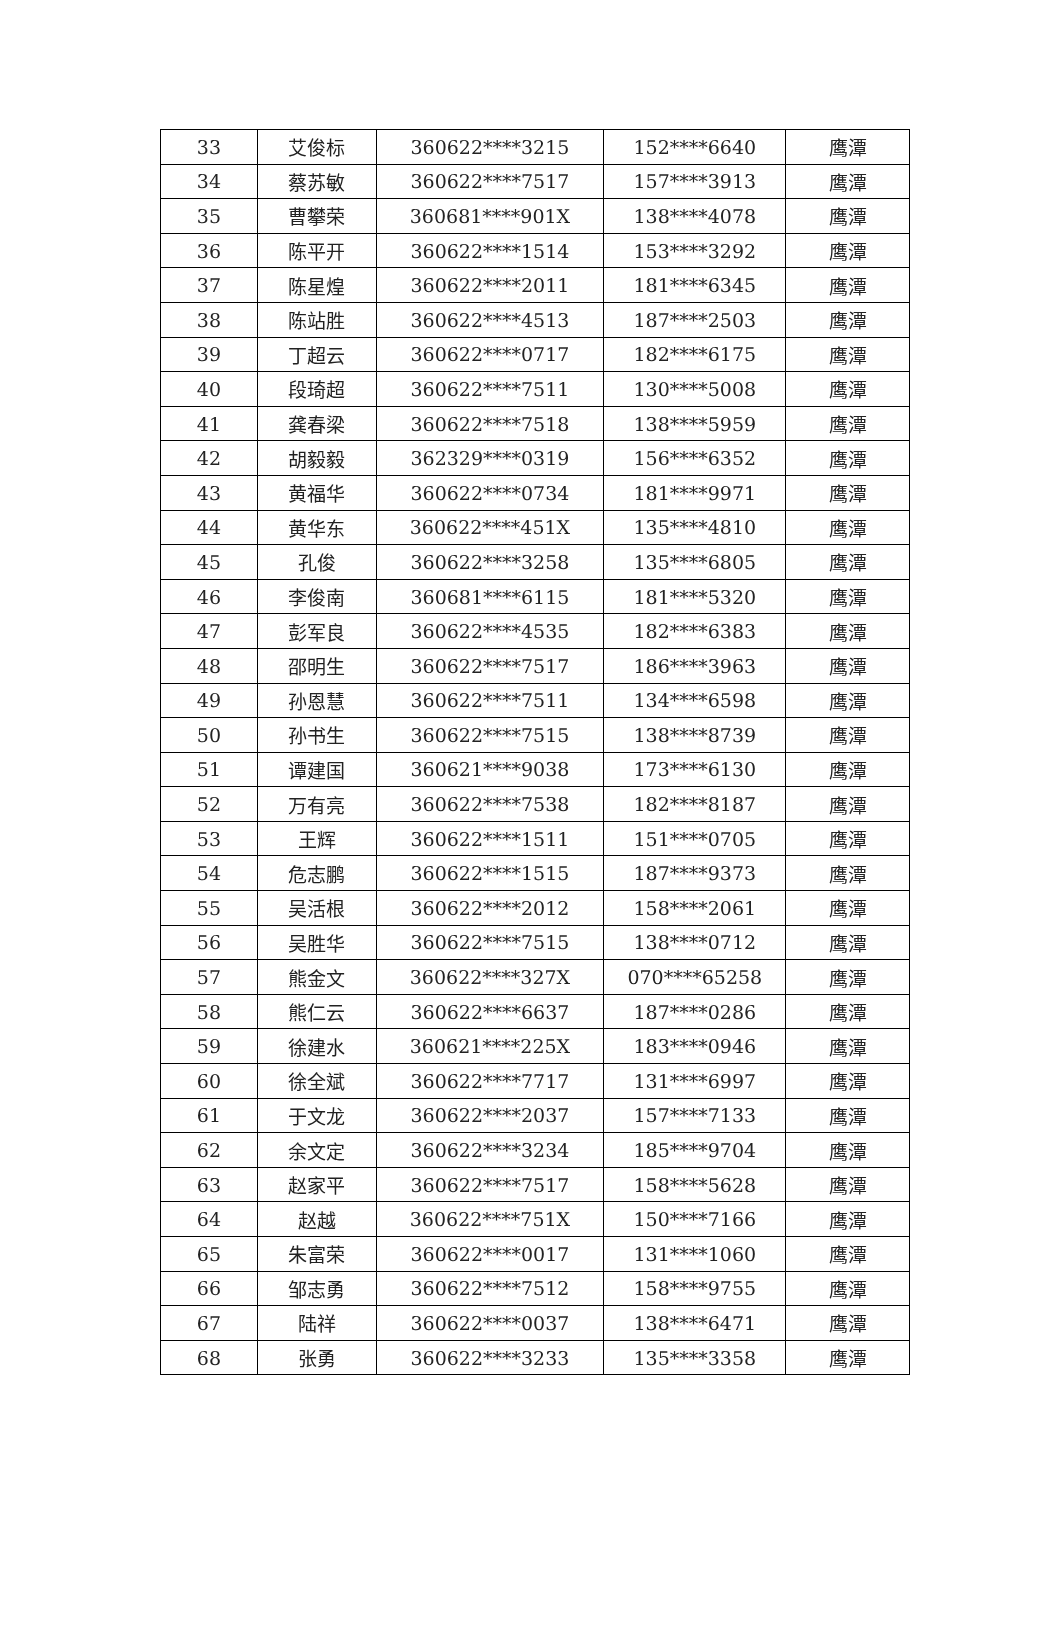| 33 | 艾俊标 | 360622****3215 | 152****6640 | 鹰潭 |
| 34 | 蔡苏敏 | 360622****7517 | 157****3913 | 鹰潭 |
| 35 | 曹攀荣 | 360681****901X | 138****4078 | 鹰潭 |
| 36 | 陈平开 | 360622****1514 | 153****3292 | 鹰潭 |
| 37 | 陈星煌 | 360622****2011 | 181****6345 | 鹰潭 |
| 38 | 陈站胜 | 360622****4513 | 187****2503 | 鹰潭 |
| 39 | 丁超云 | 360622****0717 | 182****6175 | 鹰潭 |
| 40 | 段琦超 | 360622****7511 | 130****5008 | 鹰潭 |
| 41 | 龚春梁 | 360622****7518 | 138****5959 | 鹰潭 |
| 42 | 胡毅毅 | 362329****0319 | 156****6352 | 鹰潭 |
| 43 | 黄福华 | 360622****0734 | 181****9971 | 鹰潭 |
| 44 | 黄华东 | 360622****451X | 135****4810 | 鹰潭 |
| 45 | 孔俊 | 360622****3258 | 135****6805 | 鹰潭 |
| 46 | 李俊南 | 360681****6115 | 181****5320 | 鹰潭 |
| 47 | 彭军良 | 360622****4535 | 182****6383 | 鹰潭 |
| 48 | 邵明生 | 360622****7517 | 186****3963 | 鹰潭 |
| 49 | 孙恩慧 | 360622****7511 | 134****6598 | 鹰潭 |
| 50 | 孙书生 | 360622****7515 | 138****8739 | 鹰潭 |
| 51 | 谭建国 | 360621****9038 | 173****6130 | 鹰潭 |
| 52 | 万有亮 | 360622****7538 | 182****8187 | 鹰潭 |
| 53 | 王辉 | 360622****1511 | 151****0705 | 鹰潭 |
| 54 | 危志鹏 | 360622****1515 | 187****9373 | 鹰潭 |
| 55 | 吴活根 | 360622****2012 | 158****2061 | 鹰潭 |
| 56 | 吴胜华 | 360622****7515 | 138****0712 | 鹰潭 |
| 57 | 熊金文 | 360622****327X | 070****65258 | 鹰潭 |
| 58 | 熊仁云 | 360622****6637 | 187****0286 | 鹰潭 |
| 59 | 徐建水 | 360621****225X | 183****0946 | 鹰潭 |
| 60 | 徐全斌 | 360622****7717 | 131****6997 | 鹰潭 |
| 61 | 于文龙 | 360622****2037 | 157****7133 | 鹰潭 |
| 62 | 余文定 | 360622****3234 | 185****9704 | 鹰潭 |
| 63 | 赵家平 | 360622****7517 | 158****5628 | 鹰潭 |
| 64 | 赵越 | 360622****751X | 150****7166 | 鹰潭 |
| 65 | 朱富荣 | 360622****0017 | 131****1060 | 鹰潭 |
| 66 | 邹志勇 | 360622****7512 | 158****9755 | 鹰潭 |
| 67 | 陆祥 | 360622****0037 | 138****6471 | 鹰潭 |
| 68 | 张勇 | 360622****3233 | 135****3358 | 鹰潭 |